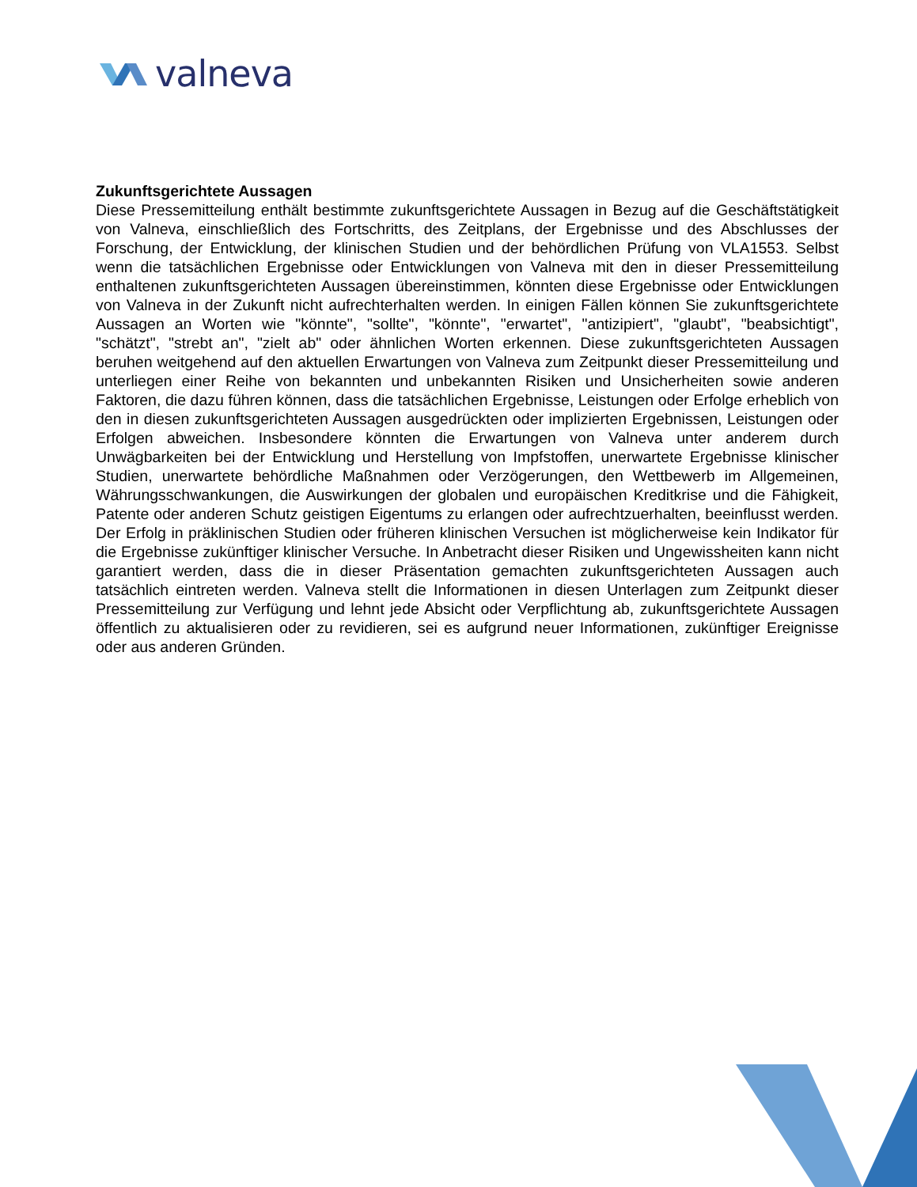valneva
Zukunftsgerichtete Aussagen
Diese Pressemitteilung enthält bestimmte zukunftsgerichtete Aussagen in Bezug auf die Geschäftstätigkeit von Valneva, einschließlich des Fortschritts, des Zeitplans, der Ergebnisse und des Abschlusses der Forschung, der Entwicklung, der klinischen Studien und der behördlichen Prüfung von VLA1553. Selbst wenn die tatsächlichen Ergebnisse oder Entwicklungen von Valneva mit den in dieser Pressemitteilung enthaltenen zukunftsgerichteten Aussagen übereinstimmen, könnten diese Ergebnisse oder Entwicklungen von Valneva in der Zukunft nicht aufrechterhalten werden. In einigen Fällen können Sie zukunftsgerichtete Aussagen an Worten wie "könnte", "sollte", "könnte", "erwartet", "antizipiert", "glaubt", "beabsichtigt", "schätzt", "strebt an", "zielt ab" oder ähnlichen Worten erkennen. Diese zukunftsgerichteten Aussagen beruhen weitgehend auf den aktuellen Erwartungen von Valneva zum Zeitpunkt dieser Pressemitteilung und unterliegen einer Reihe von bekannten und unbekannten Risiken und Unsicherheiten sowie anderen Faktoren, die dazu führen können, dass die tatsächlichen Ergebnisse, Leistungen oder Erfolge erheblich von den in diesen zukunftsgerichteten Aussagen ausgedrückten oder implizierten Ergebnissen, Leistungen oder Erfolgen abweichen. Insbesondere könnten die Erwartungen von Valneva unter anderem durch Unwägbarkeiten bei der Entwicklung und Herstellung von Impfstoffen, unerwartete Ergebnisse klinischer Studien, unerwartete behördliche Maßnahmen oder Verzögerungen, den Wettbewerb im Allgemeinen, Währungsschwankungen, die Auswirkungen der globalen und europäischen Kreditkrise und die Fähigkeit, Patente oder anderen Schutz geistigen Eigentums zu erlangen oder aufrechtzuerhalten, beeinflusst werden. Der Erfolg in präklinischen Studien oder früheren klinischen Versuchen ist möglicherweise kein Indikator für die Ergebnisse zukünftiger klinischer Versuche. In Anbetracht dieser Risiken und Ungewissheiten kann nicht garantiert werden, dass die in dieser Präsentation gemachten zukunftsgerichteten Aussagen auch tatsächlich eintreten werden. Valneva stellt die Informationen in diesen Unterlagen zum Zeitpunkt dieser Pressemitteilung zur Verfügung und lehnt jede Absicht oder Verpflichtung ab, zukunftsgerichtete Aussagen öffentlich zu aktualisieren oder zu revidieren, sei es aufgrund neuer Informationen, zukünftiger Ereignisse oder aus anderen Gründen.